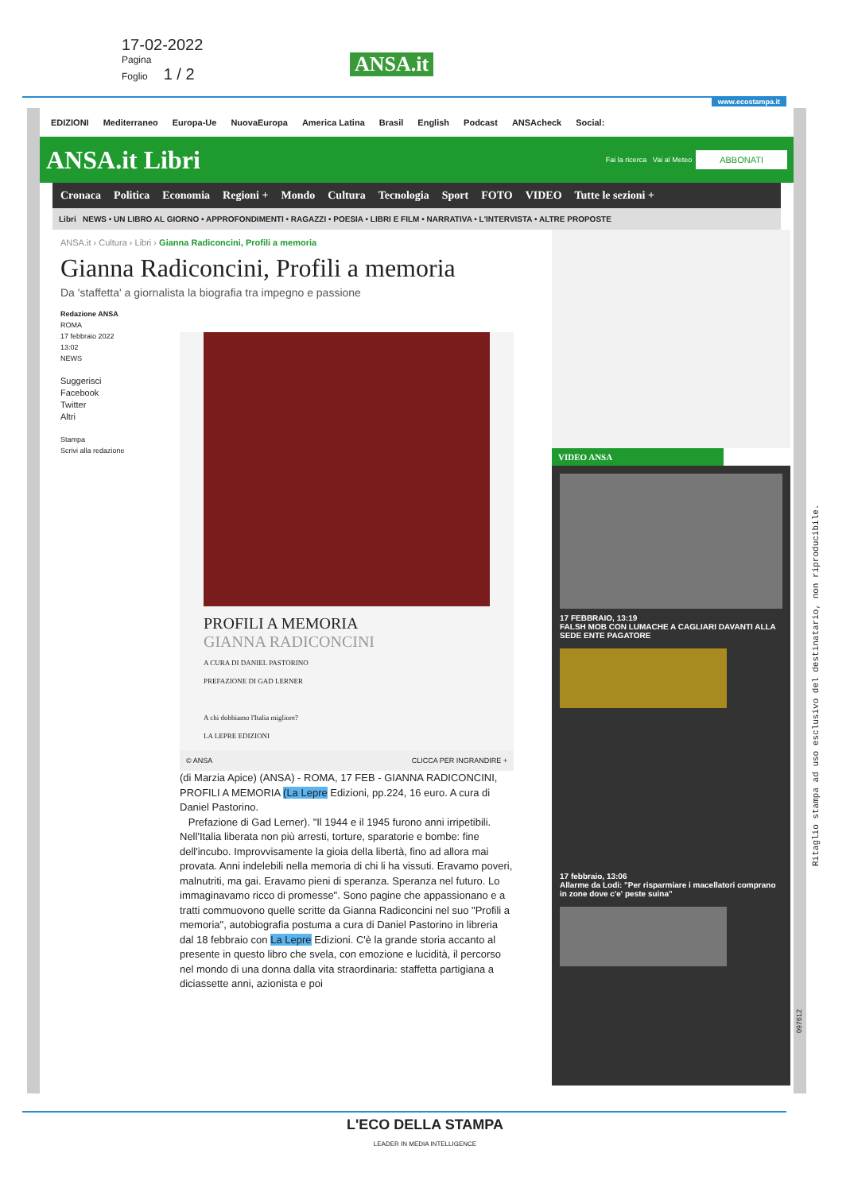17-02-2022
Pagina
Foglio 1 / 2
ANSA.it
www.ecostampa.it
EDIZIONI Mediterraneo Europa-Ue NuovaEuropa America Latina Brasil English Podcast ANSAcheck Social:
ANSA.it Libri Fai la ricerca Vai al Meteo ABBONATI
Cronaca Politica Economia Regioni + Mondo Cultura Tecnologia Sport FOTO VIDEO Tutte le sezioni +
Libri NEWS • UN LIBRO AL GIORNO • APPROFONDIMENTI • RAGAZZI • POESIA • LIBRI E FILM • NARRATIVA • L'INTERVISTA • ALTRE PROPOSTE
ANSA.it › Cultura › Libri › Gianna Radiconcini, Profili a memoria
Gianna Radiconcini, Profili a memoria
Da 'staffetta' a giornalista la biografia tra impegno e passione
Redazione ANSA
ROMA
17 febbraio 2022
13:02
NEWS
Suggerisci
Facebook
Twitter
Altri
Stampa
Scrivi alla redazione
PROFILI A MEMORIA
GIANNA RADICONCINI
A CURA DI DANIEL PASTORINO
PREFAZIONE DI GAD LERNER
A chi dobbiamo l'Italia migliore?
LA LEPRE EDIZIONI
© ANSA CLICCA PER INGRANDIRE +
(di Marzia Apice) (ANSA) - ROMA, 17 FEB - GIANNA RADICONCINI, PROFILI A MEMORIA (La Lepre Edizioni, pp.224, 16 euro. A cura di Daniel Pastorino.
Prefazione di Gad Lerner). "Il 1944 e il 1945 furono anni irripetibili. Nell'Italia liberata non più arresti, torture, sparatorie e bombe: fine dell'incubo. Improvvisamente la gioia della libertà, fino ad allora mai provata. Anni indelebili nella memoria di chi li ha vissuti. Eravamo poveri, malnutriti, ma gai. Eravamo pieni di speranza. Speranza nel futuro. Lo immaginavamo ricco di promesse". Sono pagine che appassionano e a tratti commuovono quelle scritte da Gianna Radiconcini nel suo "Profili a memoria", autobiografia postuma a cura di Daniel Pastorino in libreria dal 18 febbraio con La Lepre Edizioni. C'è la grande storia accanto al presente in questo libro che svela, con emozione e lucidità, il percorso nel mondo di una donna dalla vita straordinaria: staffetta partigiana a diciassette anni, azionista e poi
VIDEO ANSA
17 FEBBRAIO, 13:19
FALSH MOB CON LUMACHE A CAGLIARI DAVANTI ALLA SEDE ENTE PAGATORE
17 febbraio, 13:06
Allarme da Lodi: "Per risparmiare i macellatori comprano in zone dove c'e' peste suina"
L'ECO DELLA STAMPA
LEADER IN MEDIA INTELLIGENCE
Ritaglio stampa ad uso esclusivo del destinatario, non riproducibile.
097612